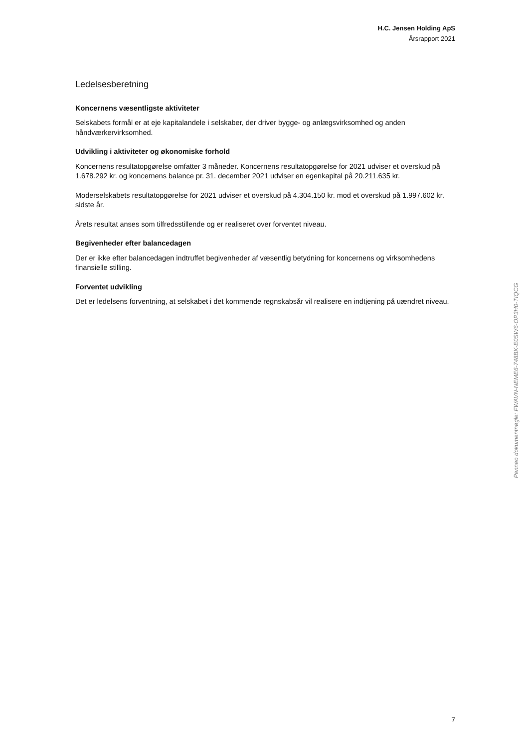H.C. Jensen Holding ApS
Årsrapport 2021
Ledelsesberetning
Koncernens væsentligste aktiviteter
Selskabets formål er at eje kapitalandele i selskaber, der driver bygge- og anlægsvirksomhed og anden håndværkervirksomhed.
Udvikling i aktiviteter og økonomiske forhold
Koncernens resultatopgørelse omfatter 3 måneder. Koncernens resultatopgørelse for 2021 udviser et overskud på 1.678.292 kr. og koncernens balance pr. 31. december 2021 udviser en egenkapital på 20.211.635 kr.
Moderselskabets resultatopgørelse for 2021 udviser et overskud på 4.304.150 kr. mod et overskud på 1.997.602 kr. sidste år.
Årets resultat anses som tilfredsstillende og er realiseret over forventet niveau.
Begivenheder efter balancedagen
Der er ikke efter balancedagen indtruffet begivenheder af væsentlig betydning for koncernens og virksomhedens finansielle stilling.
Forventet udvikling
Det er ledelsens forventning, at selskabet i det kommende regnskabsår vil realisere en indtjening på uændret niveau.
Penneo dokumentnøgle: FWAVN-NEME6-748BK-E0SW6-OP3H0-TIQCG
7